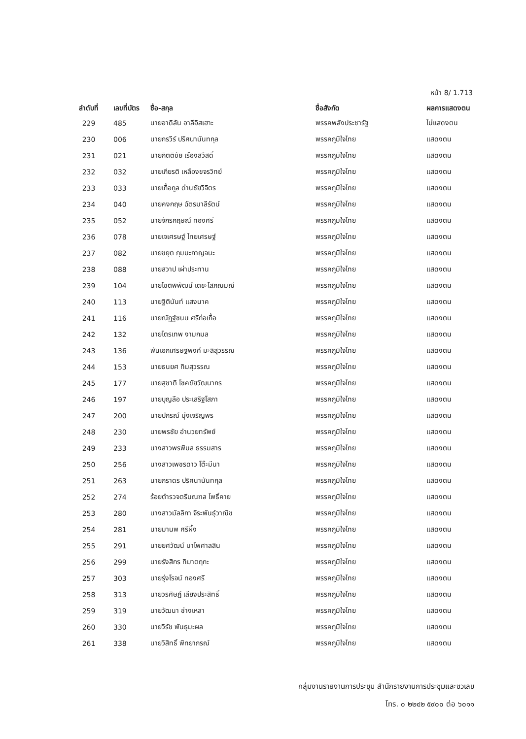หน้า 8/ 1.713
| ลำดับที่ | เลขที่บัตร | ชื่อ-สกุล | ชื่อสังกัด | ผลการแสดงตน |
| --- | --- | --- | --- | --- |
| 229 | 485 | นายอาดิลัน อาลีอิสเฮาะ | พรรคพลังประชารัฐ | ไม่แสดงตน |
| 230 | 006 | นายกรวีร์ ปริศนานันทกุล | พรรคภูมิใจไทย | แสดงตน |
| 231 | 021 | นายกิตติชัย เรืองสวัสดิ์ | พรรคภูมิใจไทย | แสดงตน |
| 232 | 032 | นายเกียรติ เหลืองขจรวิทย์ | พรรคภูมิใจไทย | แสดงตน |
| 233 | 033 | นายเกื้อกูล ด่านชัยวิจิตร | พรรคภูมิใจไทย | แสดงตน |
| 234 | 040 | นายคงกฤษ ฉัตรมาลีรัตน์ | พรรคภูมิใจไทย | แสดงตน |
| 235 | 052 | นายจักรกฤษณ์ ทองศรี | พรรคภูมิใจไทย | แสดงตน |
| 236 | 078 | นายเจเศรษฐ์ ไทยเศรษฐ์ | พรรคภูมิใจไทย | แสดงตน |
| 237 | 082 | นายขยุต ภุมมะกาญจนะ | พรรคภูมิใจไทย | แสดงตน |
| 238 | 088 | นายสวาป เผ่าประทาน | พรรคภูมิใจไทย | แสดงตน |
| 239 | 104 | นายโชติพิพัฒน์ เตชะโสภณมณี | พรรคภูมิใจไทย | แสดงตน |
| 240 | 113 | นายฐิตินันท์ แสงนาค | พรรคภูมิใจไทย | แสดงตน |
| 241 | 116 | นายณัฏฐ์ชนน ศรีก่อเกื้อ | พรรคภูมิใจไทย | แสดงตน |
| 242 | 132 | นายไตรเทพ งามกมล | พรรคภูมิใจไทย | แสดงตน |
| 243 | 136 | พันเอกเศรษฐพงค์ มะลิสุวรรณ | พรรคภูมิใจไทย | แสดงตน |
| 244 | 153 | นายธนยศ ทิมสุวรรณ | พรรคภูมิใจไทย | แสดงตน |
| 245 | 177 | นายสุชาติ โชคขัยวัฒนากร | พรรคภูมิใจไทย | แสดงตน |
| 246 | 197 | นายบุญลือ ประเสริฐโสภา | พรรคภูมิใจไทย | แสดงตน |
| 247 | 200 | นายปกรณ์ มุ่งเจริญพร | พรรคภูมิใจไทย | แสดงตน |
| 248 | 230 | นายพรชัย อำนวยทรัพย์ | พรรคภูมิใจไทย | แสดงตน |
| 249 | 233 | นางสาวพรพิมล ธรรมสาร | พรรคภูมิใจไทย | แสดงตน |
| 250 | 256 | นางสาวเพชรดาว โต๊ะมีนา | พรรคภูมิใจไทย | แสดงตน |
| 251 | 263 | นายภราดร ปริศนานันทกุล | พรรคภูมิใจไทย | แสดงตน |
| 252 | 274 | ร้อยตำรวจตรีมณฑล โพธิ์คาย | พรรคภูมิใจไทย | แสดงตน |
| 253 | 280 | นางสาวมัลลิกา จิระพันธุ์วาณิช | พรรคภูมิใจไทย | แสดงตน |
| 254 | 281 | นายมานพ ศรีผึ้ง | พรรคภูมิใจไทย | แสดงตน |
| 255 | 291 | นายยศวัฒน์ มาไพศาลสิน | พรรคภูมิใจไทย | แสดงตน |
| 256 | 299 | นายรังสิกร ทิมาตฤกะ | พรรคภูมิใจไทย | แสดงตน |
| 257 | 303 | นายรุ่งโรจน์ ทองศรี | พรรคภูมิใจไทย | แสดงตน |
| 258 | 313 | นายวรศิษฏ์ เลียงประสิทธิ์ | พรรคภูมิใจไทย | แสดงตน |
| 259 | 319 | นายวัฒนา ช่างเหลา | พรรคภูมิใจไทย | แสดงตน |
| 260 | 330 | นายวิรัช พันธุมะผล | พรรคภูมิใจไทย | แสดงตน |
| 261 | 338 | นายวิสิทธิ์ พิทยาภรณ์ | พรรคภูมิใจไทย | แสดงตน |
กลุ่มงานรายงานการประชุม สำนักรายงานการประชุมและชวเลข
โทร. ๐ ๒๒๔๒ ๕๙๐๐ ต่อ ๖๐๑๑